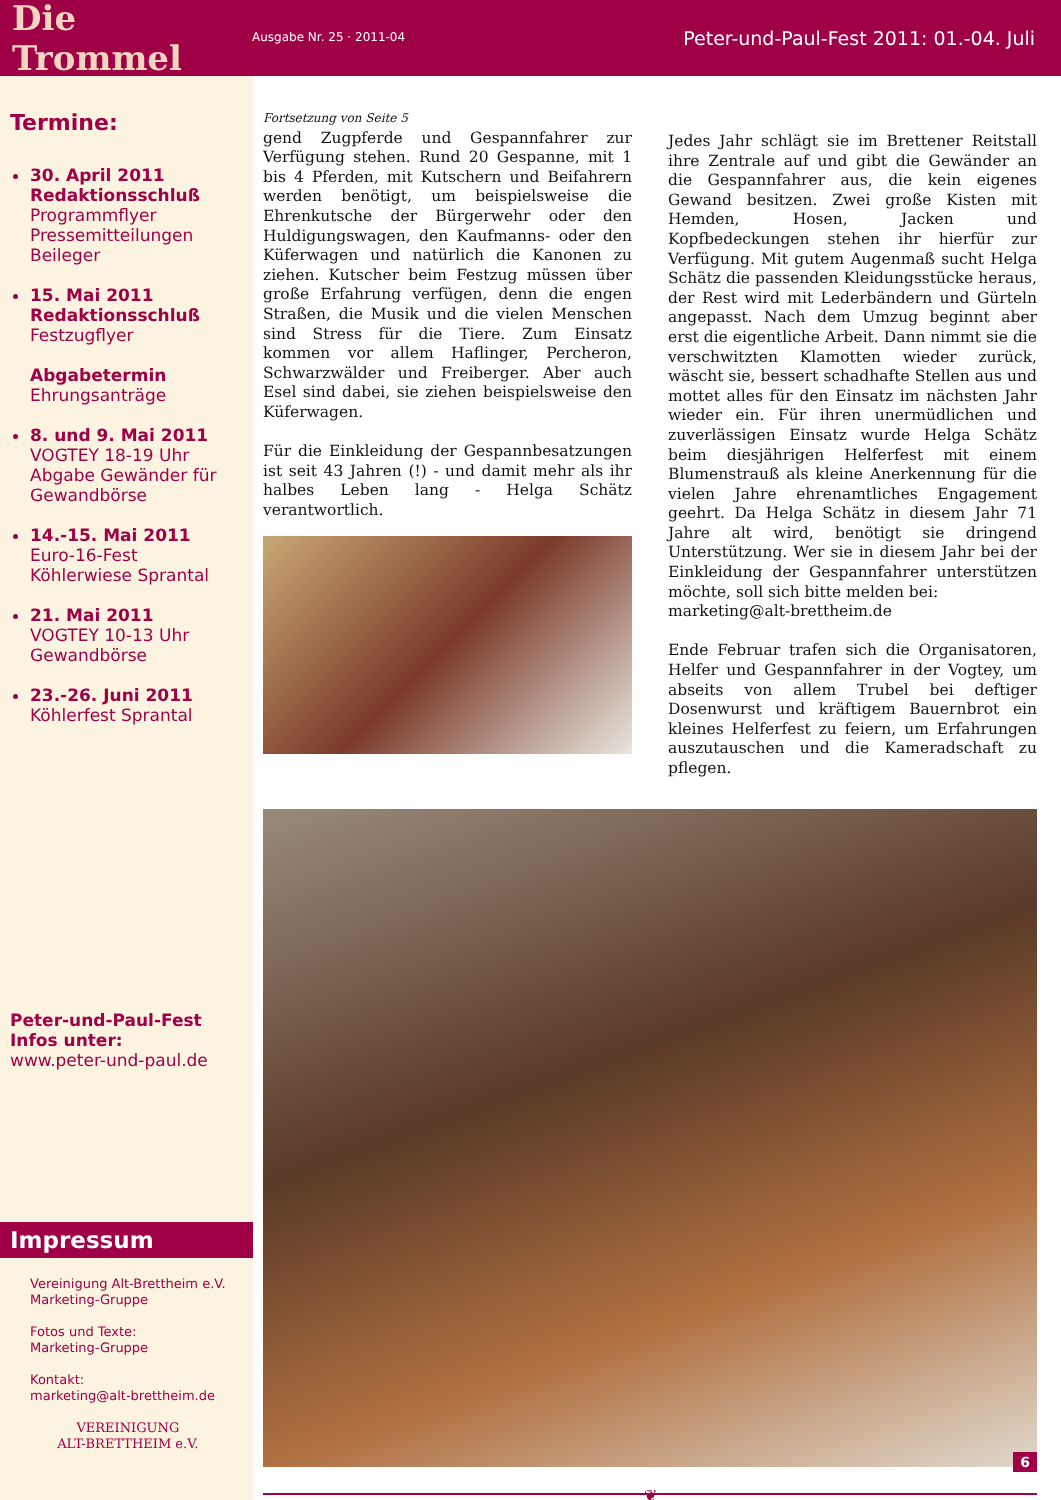Die Trommel
Ausgabe Nr. 25 · 2011-04
Peter-und-Paul-Fest 2011: 01.-04. Juli
Termine:
30. April 2011
Redaktionsschluß
Programmflyer
Pressemitteilungen
Beileger
15. Mai 2011
Redaktionsschluß
Festzugflyer
Abgabetermin
Ehrungsanträge
8. und 9. Mai 2011
VOGTEY 18-19 Uhr
Abgabe Gewänder für Gewandbörse
14.-15. Mai 2011
Euro-16-Fest
Köhlerwiese Sprantal
21. Mai 2011
VOGTEY 10-13 Uhr
Gewandbörse
23.-26. Juni 2011
Köhlerfest Sprantal
Peter-und-Paul-Fest
Infos unter:
www.peter-und-paul.de
Impressum
Vereinigung Alt-Brettheim e.V.
Marketing-Gruppe
Fotos und Texte:
Marketing-Gruppe
Kontakt:
marketing@alt-brettheim.de
VEREINIGUNG
ALT-BRETTHEIM e.V.
Fortsetzung von Seite 5
gend Zugpferde und Gespannfahrer zur Verfügung stehen. Rund 20 Gespanne, mit 1 bis 4 Pferden, mit Kutschern und Beifahrern werden benötigt, um beispielsweise die Ehrenkutsche der Bürgerwehr oder den Huldigungswagen, den Kaufmanns- oder den Küferwagen und natürlich die Kanonen zu ziehen. Kutscher beim Festzug müssen über große Erfahrung verfügen, denn die engen Straßen, die Musik und die vielen Menschen sind Stress für die Tiere. Zum Einsatz kommen vor allem Haflinger, Percheron, Schwarzwälder und Freiberger. Aber auch Esel sind dabei, sie ziehen beispielsweise den Küferwagen.
Für die Einkleidung der Gespannbesatzungen ist seit 43 Jahren (!) - und damit mehr als ihr halbes Leben lang - Helga Schätz verantwortlich.
Jedes Jahr schlägt sie im Brettener Reitstall ihre Zentrale auf und gibt die Gewänder an die Gespannfahrer aus, die kein eigenes Gewand besitzen. Zwei große Kisten mit Hemden, Hosen, Jacken und Kopfbedeckungen stehen ihr hierfür zur Verfügung. Mit gutem Augenmaß sucht Helga Schätz die passenden Kleidungsstücke heraus, der Rest wird mit Lederbändern und Gürteln angepasst. Nach dem Umzug beginnt aber erst die eigentliche Arbeit. Dann nimmt sie die verschwitzten Klamotten wieder zurück, wäscht sie, bessert schadhafte Stellen aus und mottet alles für den Einsatz im nächsten Jahr wieder ein. Für ihren unermüdlichen und zuverlässigen Einsatz wurde Helga Schätz beim diesjährigen Helferfest mit einem Blumenstrauß als kleine Anerkennung für die vielen Jahre ehrenamtliches Engagement geehrt. Da Helga Schätz in diesem Jahr 71 Jahre alt wird, benötigt sie dringend Unterstützung. Wer sie in diesem Jahr bei der Einkleidung der Gespannfahrer unterstützen möchte, soll sich bitte melden bei:
marketing@alt-brettheim.de
Ende Februar trafen sich die Organisatoren, Helfer und Gespannfahrer in der Vogtey, um abseits von allem Trubel bei deftiger Dosenwurst und kräftigem Bauernbrot ein kleines Helferfest zu feiern, um Erfahrungen auszutauschen und die Kameradschaft zu pflegen.
❦
6